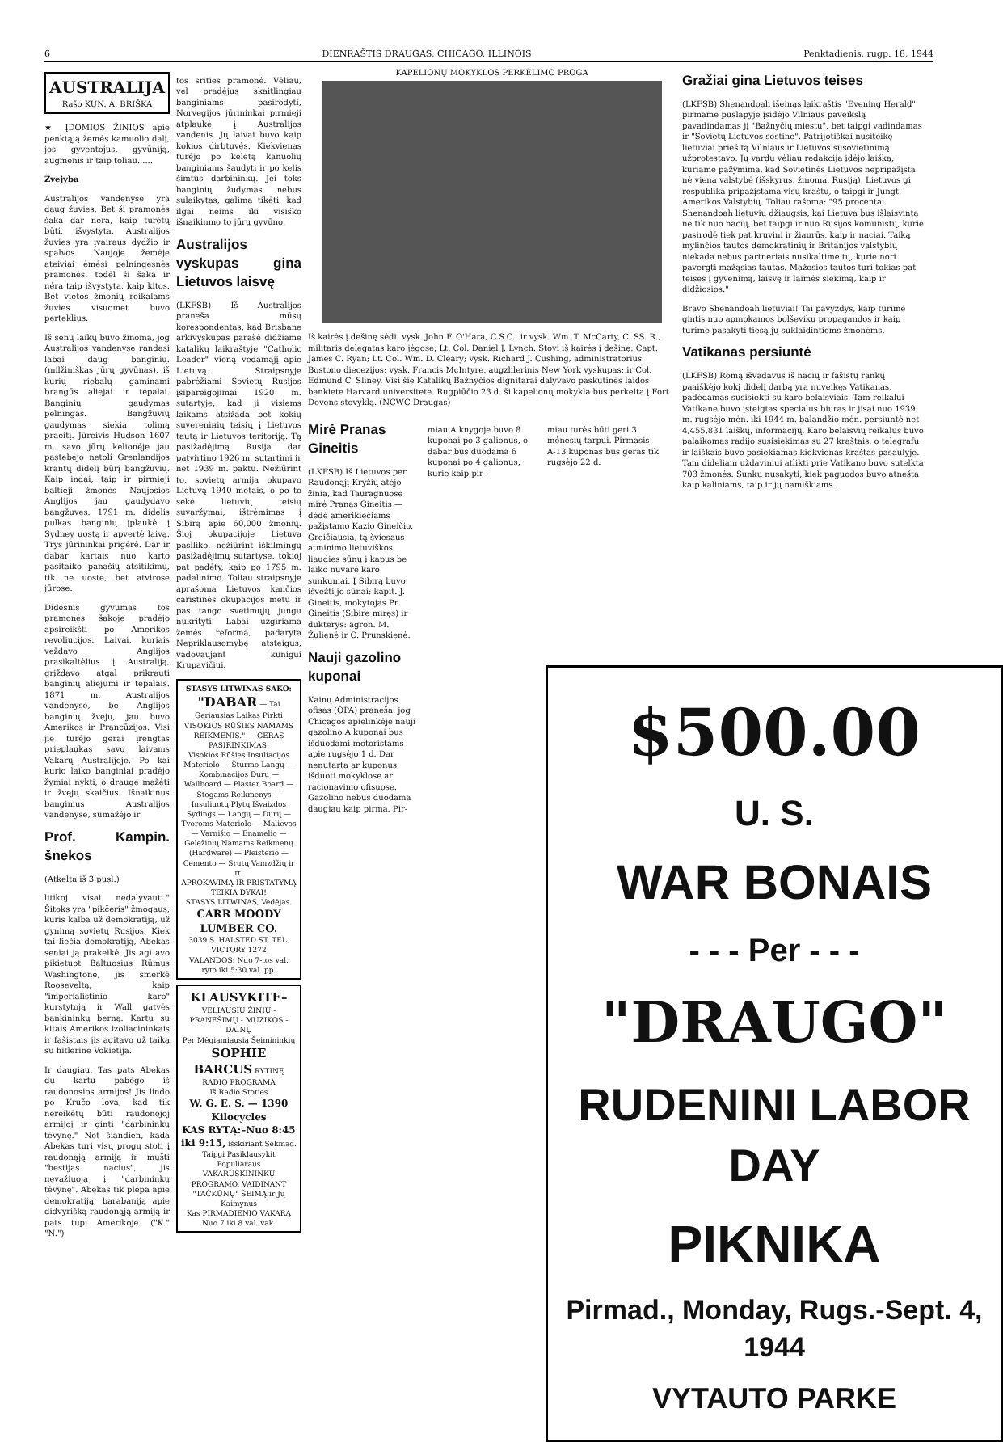6 DIENRAŠTIS DRAUGAS, CHICAGO, ILLINOIS Penktadienis, rugp. 18, 1944
AUSTRALIJA
Rašo KUN. A. BRIŠKA
★ ĮDOMIOS ŽINIOS apie penktąją žemės kamuolio dalį, jos gyventojus, gyvūniją, augmenis ir taip toliau......
Žvejyba
Australijos vandenyse yra daug žuvies. Bet ši pramonės šaka dar nėra, kaip turėtų būti, išvystyta. Australijos žuvies yra įvairaus dydžio ir spalvos. Naujoje žemėje ateiviai ėmėsi pelningesnės pramonės, todėl ši šaka ir nėra taip išvystyta, kaip kitos. Bet vietos žmonių reikalams žuvies visuomet buvo perteklius.
Iš senų laikų buvo žinoma, jog Australijos vandenyse randasi labai daug banginių. (milžiniškas jūrų gyvūnas), iš kurių riebalų gaminami brangūs aliejai ir tepalai. Banginių gaudymas pelningas. Bangžuvių gaudymas siekia tolimą praeitį. Jūreivis Hudson 1607 m. savo jūrų kelionėje jau pastebėjo netoli Grenlandijos krantų didelį būrį bangžuvių. Kaip indai, taip ir pirmieji baltieji žmonės Naujosios Anglijos jau gaudydavo bangžuves. 1791 m. didelis pulkas banginių įplaukė į Sydney uostą ir apvertė laivą. Trys jūrininkai prigėrė. Dar ir dabar kartais nuo karto pasitaiko panašių atsitikimų, tik ne uoste, bet atvirose jūrose.
Didesnis gyvumas tos pramonės šakoje pradėjo apsireikšti po Amerikos revoliucijos. Laivai, kuriais veždavo Anglijos prasikaltėlius į Australiją, grįždavo atgal prikrauti banginių aliejumi ir tepalais. 1871 m. Australijos vandenyse, be Anglijos banginių žvejų, jau buvo Amerikos ir Prancūzijos. Visi jie turėjo gerai įrengtas prieplaukas savo laivams Vakarų Australijoje. Po kai kurio laiko banginiai pradėjo žymiai nykti, o drauge mažėti ir žvejų skaičius. Išnaikinus banginius Australijos vandenyse, sumažėjo ir
Prof. Kampin. šnekos
(Atkelta iš 3 pusl.)
litikoj visai nedalyvauti." Šitoks yra "pikčeris" žmogaus, kuris kalba už demokratiją, už gynimą sovietų Rusijos. Kiek tai liečia demokratiją, Abekas seniai ją prakeikė. Jis agi avo pikietuot Baltuosius Rūmus Washingtone, jis smerkė Rooseveltą, kaip "imperialistinio karo" kurstytoją ir Wall gatvės bankininkų berną. Kartu su kitais Amerikos izoliacininkais ir fašistais jis agitavo už taiką su hitlerine Vokietija.
Ir daugiau. Tas pats Abekas du kartu pabėgo iš raudonosios armijos! Jis lindo po Kručo lova, kad tik nereikėtų būti raudonojoj armijoj ir ginti "darbininkų tėvynę." Net šiandien, kada Abekas turi visų progų stoti į raudonąją armiją ir mušti "bestijas nacius", jis nevažiuoja į "darbininkų tėvynę". Abekas tik plepa apie demokratiją, barabaniją apie didvyrišką raudonąją armiją ir pats tupi Amerikoje. ("K." "N.")
tos srities pramonė. Vėliau, vėl pradėjus skaitlingiau banginiams pasirodyti, Norvegijos jūrininkai pirmieji atplaukė į Australijos vandenis. Jų laivai buvo kaip kokios dirbtuvės. Kiekvienas turėjo po keletą kanuolių banginiams šaudyti ir po kelis šimtus darbininkų. Jei toks banginių žudymas nebus sulaikytas, galima tikėti, kad ilgai neims iki visiško išnaikinmo to jūrų gyvūno.
Australijos vyskupas gina Lietuvos laisvę
(LKFSB) Iš Australijos praneša mūsų korespondentas, kad Brisbane arkivyskupas parašė didžiame katalikų laikraštyje "Catholic Leader" vieną vedamąjį apie Lietuvą. Straipsnyje pabrėžiami Sovietų Rusijos įsipareigojimai 1920 m. sutartyje, kad ji visiems laikams atsižada bet kokių suverenінių teisių į Lietuvos tautą ir Lietuvos teritoriją. Tą pasižadėjimą Rusija dar patvirtino 1926 m. sutartimi ir net 1939 m. paktu. Nežiūrint to, sovietų armija okupavo Lietuvą 1940 metais, o po to sekė lietuvių teisių suvaržymai, ištrėmimas į Sibirą apie 60,000 žmonių. Šioj okupacijoje Lietuva pasiliko, nežiūrint iškilmingų pasižadėjimų sutartyse, tokioj pat padėty, kaip po 1795 m. padalinimo. Toliau straipsnyje aprašoma Lietuvos kančios caristinės okupacijos metu ir pas tango svetimųjų jungu nukrityti. Labai užgirіama žemės reforma, padaryta Nepriklausomybę atsteigus, vadovaujant kunigui Krupavičiui.
STASYS LITWINAS SAKO:
"DABAR — Tai Geriausias Laikas Pirkti VISOKIOS RŪŠIES NAMAMS REIKMENIS." — GERAS PASIRINKIMAS:
Visokios Rūšies Insuliacijos Materiolo — Šturmo Langų — Kombinacijos Durų — Wallboard — Plaster Board — Stogams Reikmenys — Insuliuotų Plytų Išvaizdos Sydings — Langų — Durų — Tvoroms Materiolo — Malievos — Varnišio — Enamelio — Geležinių Namams Reikmenų (Hardware) — Pleisterio — Cemento — Srutų Vamzdžių ir tt.
APROKAVIMĄ IR PRISTATYMĄ TEIKIA DYKAI!
STASYS LITWINAS, Vedėjas.
CARR MOODY LUMBER CO.
3039 S. HALSTED ST. TEL. VICTORY 1272
VALANDOS: Nuo 7-tos val. ryto iki 5:30 val. pp.
KLAUSYKITE–
VELIAUSIŲ ŽINIŲ - PRANEŠIMŲ - MUZIKOS - DAINŲ
Per Mėgiamiausią Šeimininkių
SOPHIE BARCUS RYTINĘ RADIO PROGRAMA
Iš Radio Stoties
W. G. E. S. — 1390 Kilocycles
KAS RYTĄ:–Nuo 8:45 iki 9:15, išskiriant Sekmad.
Taipgi Pasiklausykit Populiaraus VAKARUŠKININKŲ PROGRAMO, VAIDINANT "TAČKŪNŲ" ŠEIMĄ ir Jų Kaimynus
Kas PIRMADIENIO VAKARĄ Nuo 7 iki 8 val. vak.
KAPELIONŲ MOKYKLOS PERKĖLIMO PROGA
Iš kairės į dešinę sėdi: vysk. John F. O'Hara, C.S.C., ir vysk. Wm. T. McCarty, C. SS. R., militaris delegatas karo jėgose; Lt. Col. Daniel J. Lynch. Stovi iš kairės į dešinę: Capt. James C. Ryan; Lt. Col. Wm. D. Cleary; vysk. Richard J. Cushing, administratorius Bostono diecezijos; vysk. Francis McIntyre, augzlilerinis New York vyskupas; ir Col. Edmund C. Sliney. Visi šie Katalikų Bažnyčios dignitarai dalyvavo paskutinės laidos bankiete Harvard universitete. Rugpiūčio 23 d. ši kapelionų mokykla bus perkelta į Fort Devens stovyklą. (NCWC-Draugas)
Mirė Pranas Gineitis
(LKFSB) Iš Lietuvos per Raudonąjį Kryžių atėjo žinia, kad Tauragnuose mirė Pranas Gineitis — dėdė amerikiečiams pažįstamo Kazio Gineičio. Greičiausia, tą šviesaus atminimo lietuviškos liaudies sūnų į kapus be laiko nuvarė karo sunkumai. Į Sibirą buvo išvežti jo sūnai: kapit. J. Gineitis, mokytojas Pr. Gineitis (Sibire miręs) ir dukterys: agron. M. Žulienė ir O. Prunskienė.
Nauji gazolino kuponai
Kainų Administracijos ofisas (OPA) praneša. jog Chicagos apielinkėje nauji gazolino A kuponai bus išduodami motoristams apie rugsėjo 1 d. Dar nenutarta ar kuponus išduoti mokyklose ar racionavimo ofisuose. Gazolino nebus duodama daugiau kaip pirma. Pir-
miau A knygoje buvo 8 kuponai po 3 galionus, o dabar bus duodama 6 kuponai po 4 galionus, kurie kaip pir-
miau turės būti geri 3 mėnesių tarpui. Pirmasis A-13 kuponas bus geras tik rugsėjo 22 d.
Gražiai gina Lietuvos teises
(LKFSB) Shenandoah išeinąs laikraštis "Evening Herald" pirmame puslapyje įsidėjo Vilniaus paveikslą pavadindamas jį "Bažnyčių miestu", bet taipgi vadindamas ir "Sovietų Lietuvos sostine". Patrijotiškai nusiteikę lietuviai prieš tą Vilniaus ir Lietuvos susovietinimą užprotestavo. Jų vardu vėliau redakcija įdėjo laišką, kuriame pažymima, kad Sovietinės Lietuvos nepripažįsta nė viena valstybė (išskyrus, žinoma, Rusiją), Lietuvos gi respublika pripažįstama visų kraštų, o taipgi ir Jungt. Amerikos Valstybių. Toliau rašoma: "95 procentai Shenandoah lietuvių džiaugsis, kai Lietuva bus išlaisvinta ne tik nuo nacių, bet taipgi ir nuo Rusijos komunistų, kurie pasirodė tiek pat kruvini ir žiaurūs, kaip ir naciai. Taiką mylinčios tautos demokratinių ir Britanijos valstybių niekada nebus partneriais nusikaltime tų, kurie nori pavergti mažąsias tautas. Mažosios tautos turi tokias pat teises į gyvenimą, laisvę ir laimės sieкimą, kaip ir didžiosios."
Bravo Shenandoah lietuviai! Tai pavyzdys, kaip turime gintis nuo apmokamos bolševikų propagandos ir kaip turime pasakyti tiesą jų suklaidintiems žmonėms.
Vatikanas persiuntė
(LKFSB) Romą išvadavus iš nacių ir fašistų rankų paaiškėjo kokį didelį darbą yra nuveikęs Vatikanas, padėdamas susisiekti su karo belaisviais. Tam reikalui Vatikane buvo įsteigtas specialus biuras ir jisai nuo 1939 m. rugsėjo mėn. iki 1944 m. balandžio mėn. persiuntė net 4,455,831 laiškų, informacijų. Karo belaisvių reikalus buvo palaikomas radijo susisiekimas su 27 kraštais, o telegrafu ir laiškais buvo pasiekiamas kiekvienas kraštas pasaulyje. Tam dideliam uždaviniui atlikti prie Vatikano buvo sutelkta 703 žmonės. Sunku nusakyti, kiek paguodos buvo atnešta kaip kaliniams, taip ir jų namiškiams.
$500.00
U. S.
WAR BONAIS
- - - Per - - -
"DRAUGO"
RUDENINI LABOR DAY
PIKNIKA
Pirmad., Monday, Rugs.-Sept. 4, 1944
VYTAUTO PARKE